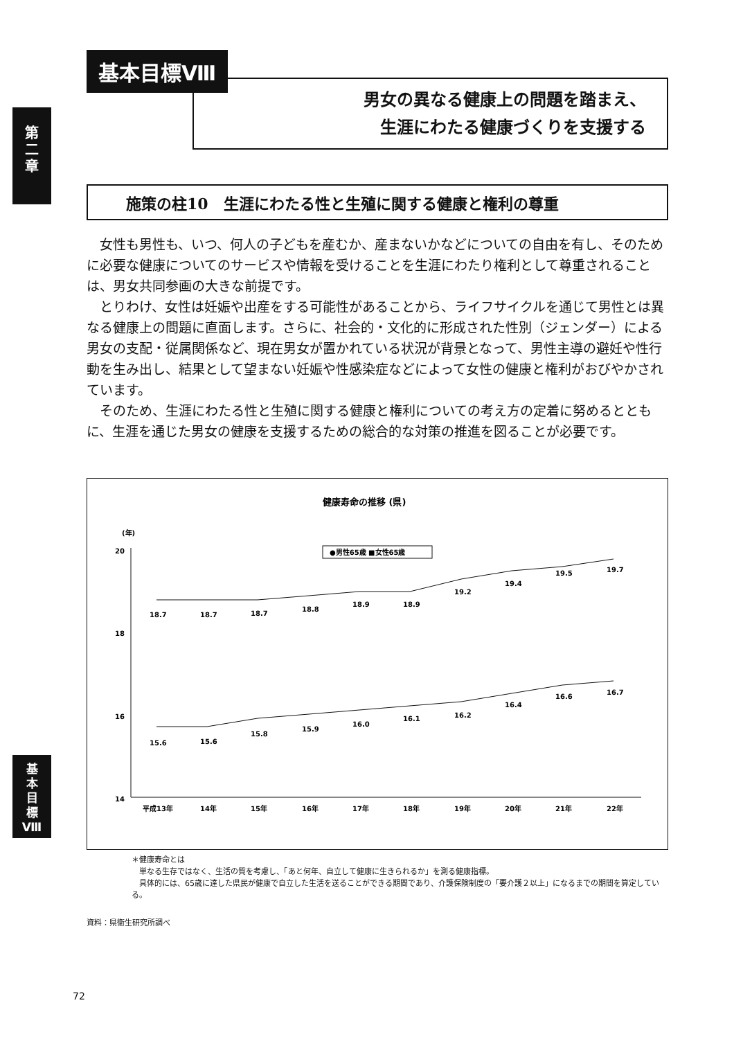第
二
章
基本目標Ⅷ
男女の異なる健康上の問題を踏まえ、
生涯にわたる健康づくりを支援する
施策の柱10　生涯にわたる性と生殖に関する健康と権利の尊重
女性も男性も、いつ、何人の子どもを産むか、産まないかなどについての自由を有し、そのために必要な健康についてのサービスや情報を受けることを生涯にわたり権利として尊重されることは、男女共同参画の大きな前提です。
とりわけ、女性は妊娠や出産をする可能性があることから、ライフサイクルを通じて男性とは異なる健康上の問題に直面します。さらに、社会的・文化的に形成された性別（ジェンダー）による男女の支配・従属関係など、現在男女が置かれている状況が背景となって、男性主導の避妊や性行動を生み出し、結果として望まない妊娠や性感染症などによって女性の健康と権利がおびやかされています。
そのため、生涯にわたる性と生殖に関する健康と権利についての考え方の定着に努めるとともに、生涯を通じた男女の健康を支援するための総合的な対策の推進を図ることが必要です。
健康寿命の推移 (県)
(年)
20
18
16
14
●男性65歳 ■女性65歳
18.7
18.7
18.7
18.8
18.9
18.9
19.2
19.4
19.5
19.7
15.6
15.6
15.8
15.9
16.0
16.1
16.2
16.4
16.6
16.7
平成13年
14年
15年
16年
17年
18年
19年
20年
21年
22年
＊健康寿命とは
　単なる生存ではなく、生活の質を考慮し、「あと何年、自立して健康に生きられるか」を測る健康指標。
　具体的には、65歳に達した県民が健康で自立した生活を送ることができる期間であり、介護保険制度の「要介護２以上」になるまでの期間を算定している。
資料：県衛生研究所調べ
基
本
目
標
Ⅷ
72